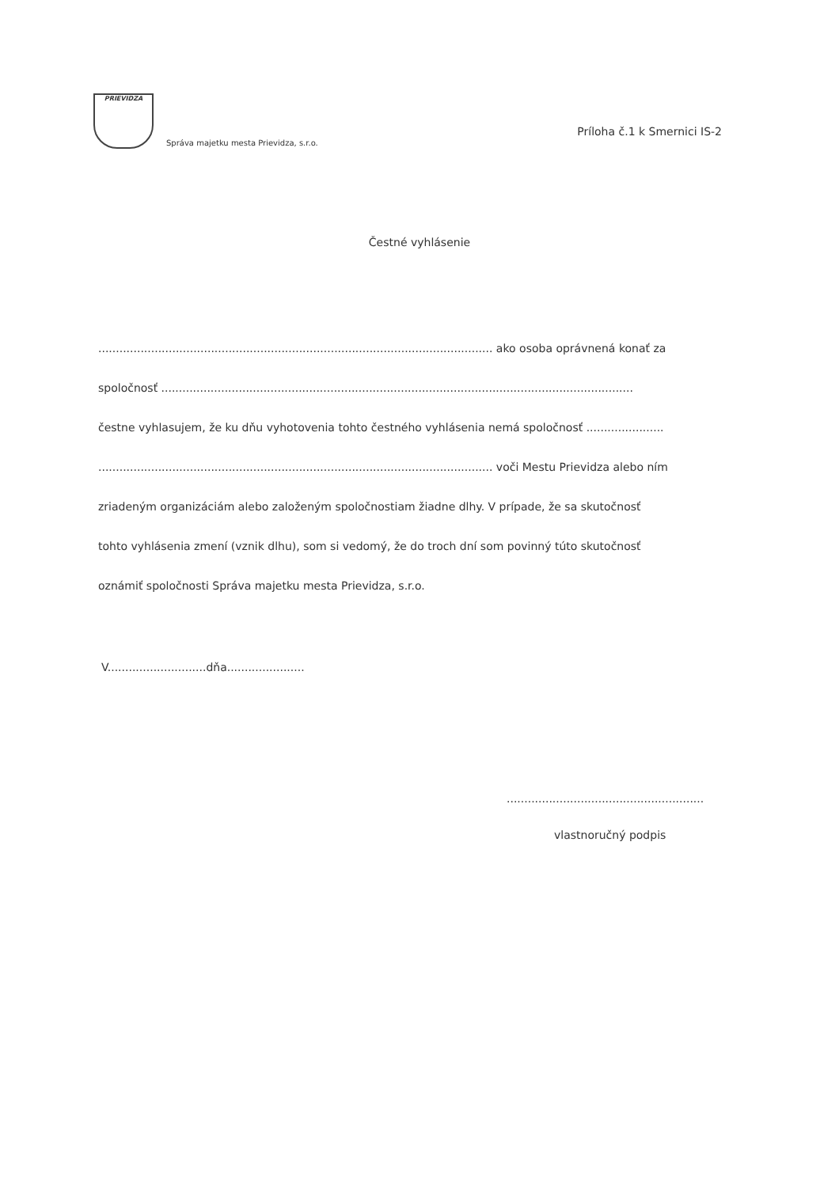PRIEVIDZA
Správa majetku mesta Prievidza, s.r.o.
Príloha č.1 k Smernici IS-2
Čestné vyhlásenie
................................................................................................................ ako osoba oprávnená konať za
spoločnosť ......................................................................................................................................
čestne vyhlasujem, že ku dňu vyhotovenia tohto čestného vyhlásenia nemá spoločnosť ......................
................................................................................................................ voči Mestu Prievidza alebo ním
zriadeným organizáciám alebo založeným spoločnostiam žiadne dlhy. V prípade, že sa skutočnosť
tohto vyhlásenia zmení (vznik dlhu), som si vedomý, že do troch dní som povinný túto skutočnosť
oznámiť spoločnosti Správa majetku mesta Prievidza, s.r.o.
V............................dňa......................
........................................................
vlastnoručný podpis